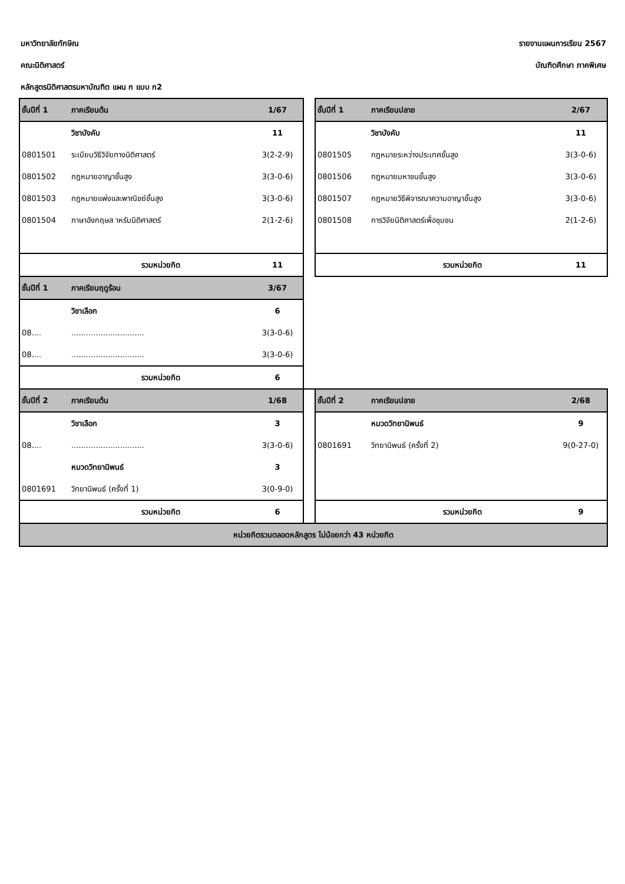มหาวิทยาลัยทักษิณ รายงานแผนการเรียน 2567
คณะนิติศาสตร์ บัณฑิตศึกษา ภาคพิเศษ
หลักสูตรนิติศาสตรมหาบัณฑิต แผน ก แบบ ก2
| ชั้นปีที่ 1 | ภาคเรียนต้น | 1/67 | | ชั้นปีที่ 1 | ภาคเรียนปลาย | 2/67 |
| | วิชาบังคับ | 11 | | | วิชาบังคับ | 11 |
| 0801501 | ระเบียบวิธีวิจัยทางนิติศาสตร์ | 3(2-2-9) | | 0801505 | กฎหมายระหว่างประเทศชั้นสูง | 3(3-0-6) |
| 0801502 | กฎหมายอาญาชั้นสูง | 3(3-0-6) | | 0801506 | กฎหมายมหาชนชั้นสูง | 3(3-0-6) |
| 0801503 | กฎหมายแพ่งและพาณิชย์ชั้นสูง | 3(3-0-6) | | 0801507 | กฎหมายวิธีพิจารณาความอาญาชั้นสูง | 3(3-0-6) |
| 0801504 | ภาษาอังกฤษส าหรับนิติศาสตร์ | 2(1-2-6) | | 0801508 | การวิจัยนิติศาสตร์เพื่อชุมชน | 2(1-2-6) |
| | รวมหน่วยกิต | 11 | | | รวมหน่วยกิต | 11 |
| ชั้นปีที่ 1 | ภาคเรียนฤดูร้อน | 3/67 | | | | |
| | วิชาเลือก | 6 | | | | |
| 08.... | .............................. | 3(3-0-6) | | | | |
| 08.... | .............................. | 3(3-0-6) | | | | |
| | รวมหน่วยกิต | 6 | | | | |
| ชั้นปีที่ 2 | ภาคเรียนต้น | 1/68 | | ชั้นปีที่ 2 | ภาคเรียนปลาย | 2/68 |
| | วิชาเลือก | 3 | | | หมวดวิทยานิพนธ์ | 9 |
| 08.... | .............................. | 3(3-0-6) | | 0801691 | วิทยานิพนธ์ (ครั้งที่ 2) | 9(0-27-0) |
| | หมวดวิทยานิพนธ์ | 3 | | | | |
| 0801691 | วิทยานิพนธ์ (ครั้งที่ 1) | 3(0-9-0) | | | | |
| | รวมหน่วยกิต | 6 | | | รวมหน่วยกิต | 9 |
| หน่วยกิตรวมตลอดหลักสูตร ไม่น้อยกว่า 43 หน่วยกิต | | | | | | |